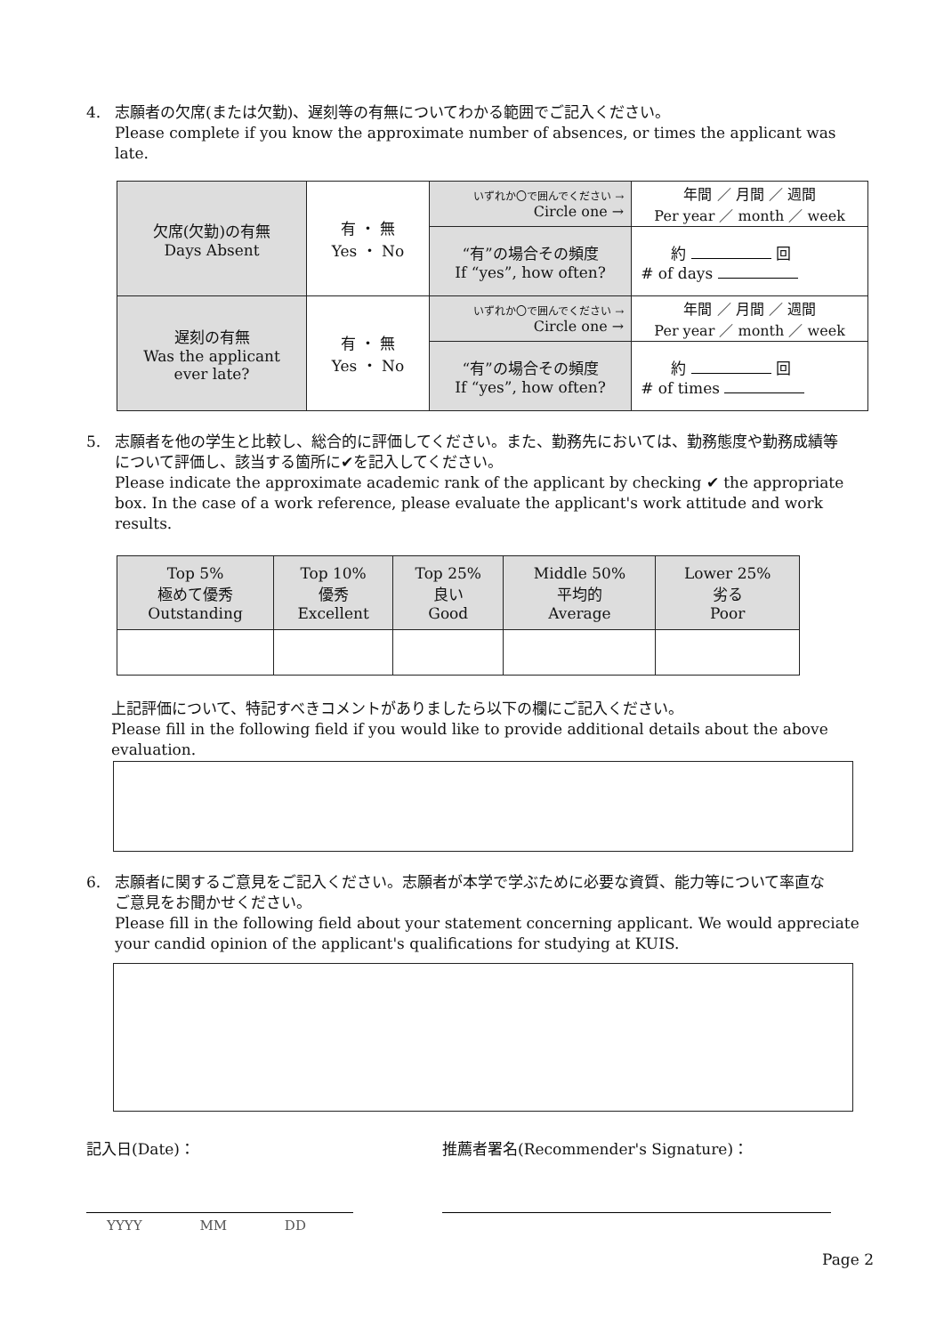4. 志願者の欠席(または欠勤)、遅刻等の有無についてわかる範囲でご記入ください。
Please complete if you know the approximate number of absences, or times the applicant was late.
| 欠席(欠勤)の有無 Days Absent | 有 ・ 無 Yes ・ No | いずれか〇で囲んでください → Circle one → | 年間 ／ 月間 ／ 週間 Per year ／ month ／ week |
| | | “有”の場合その頻度 If “yes”, how often? | 約 回 # of days |
| 遅刻の有無 Was the applicant ever late? | 有 ・ 無 Yes ・ No | いずれか〇で囲んでください → Circle one → | 年間 ／ 月間 ／ 週間 Per year ／ month ／ week |
| | | “有”の場合その頻度 If “yes”, how often? | 約 回 # of times |
5. 志願者を他の学生と比較し、総合的に評価してください。また、勤務先においては、勤務態度や勤務成績等
について評価し、該当する箇所に✔を記入してください。
Please indicate the approximate academic rank of the applicant by checking ✔ the appropriate box. In the case of a work reference, please evaluate the applicant's work attitude and work results.
| Top 5% 極めて優秀 Outstanding | Top 10% 優秀 Excellent | Top 25% 良い Good | Middle 50% 平均的 Average | Lower 25% 劣る Poor |
上記評価について、特記すべきコメントがありましたら以下の欄にご記入ください。
Please fill in the following field if you would like to provide additional details about the above evaluation.
6. 志願者に関するご意見をご記入ください。志願者が本学で学ぶために必要な資質、能力等について率直な
ご意見をお聞かせください。
Please fill in the following field about your statement concerning applicant. We would appreciate your candid opinion of the applicant's qualifications for studying at KUIS.
記入日(Date)： 推薦者署名(Recommender's Signature)：
YYYY MM DD
Page 2